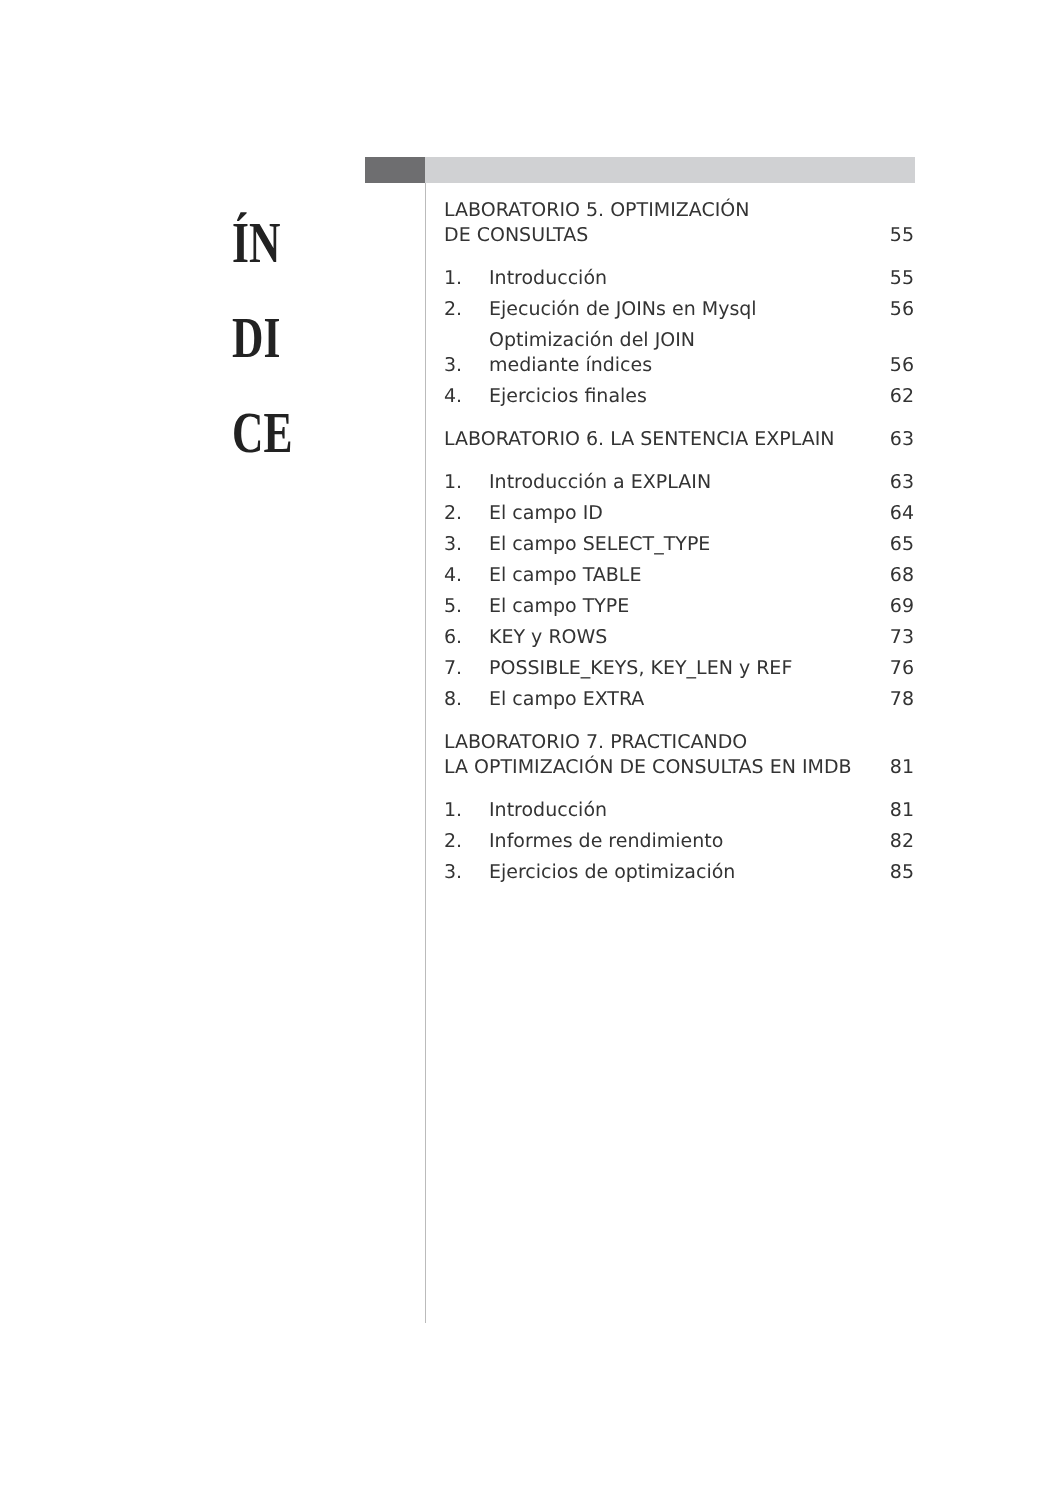ÍN
DI
CE
LABORATORIO 5. OPTIMIZACIÓN
DE CONSULTAS 55
1. Introducción 55
2. Ejecución de JOINs en Mysql 56
3. Optimización del JOIN
mediante índices 56
4. Ejercicios finales 62
LABORATORIO 6. LA SENTENCIA EXPLAIN 63
1. Introducción a EXPLAIN 63
2. El campo ID 64
3. El campo SELECT_TYPE 65
4. El campo TABLE 68
5. El campo TYPE 69
6. KEY y ROWS 73
7. POSSIBLE_KEYS, KEY_LEN y REF 76
8. El campo EXTRA 78
LABORATORIO 7. PRACTICANDO
LA OPTIMIZACIÓN DE CONSULTAS EN IMDB 81
1. Introducción 81
2. Informes de rendimiento 82
3. Ejercicios de optimización 85